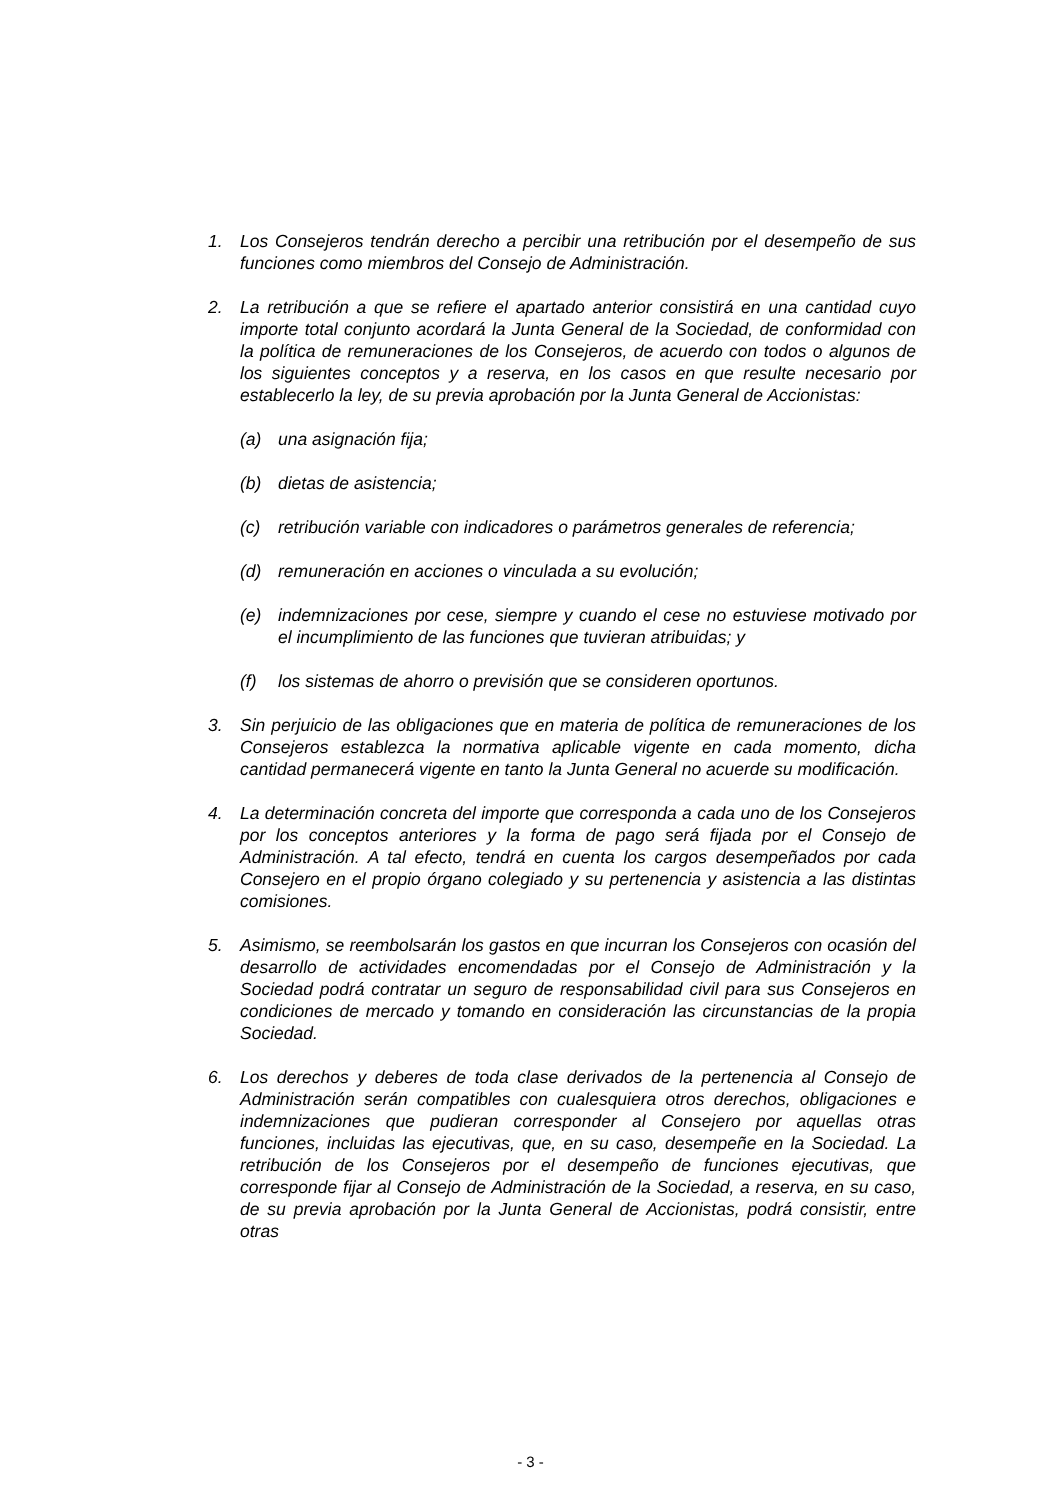1. Los Consejeros tendrán derecho a percibir una retribución por el desempeño de sus funciones como miembros del Consejo de Administración.
2. La retribución a que se refiere el apartado anterior consistirá en una cantidad cuyo importe total conjunto acordará la Junta General de la Sociedad, de conformidad con la política de remuneraciones de los Consejeros, de acuerdo con todos o algunos de los siguientes conceptos y a reserva, en los casos en que resulte necesario por establecerlo la ley, de su previa aprobación por la Junta General de Accionistas:
(a) una asignación fija;
(b) dietas de asistencia;
(c) retribución variable con indicadores o parámetros generales de referencia;
(d) remuneración en acciones o vinculada a su evolución;
(e) indemnizaciones por cese, siempre y cuando el cese no estuviese motivado por el incumplimiento de las funciones que tuvieran atribuidas; y
(f) los sistemas de ahorro o previsión que se consideren oportunos.
3. Sin perjuicio de las obligaciones que en materia de política de remuneraciones de los Consejeros establezca la normativa aplicable vigente en cada momento, dicha cantidad permanecerá vigente en tanto la Junta General no acuerde su modificación.
4. La determinación concreta del importe que corresponda a cada uno de los Consejeros por los conceptos anteriores y la forma de pago será fijada por el Consejo de Administración. A tal efecto, tendrá en cuenta los cargos desempeñados por cada Consejero en el propio órgano colegiado y su pertenencia y asistencia a las distintas comisiones.
5. Asimismo, se reembolsarán los gastos en que incurran los Consejeros con ocasión del desarrollo de actividades encomendadas por el Consejo de Administración y la Sociedad podrá contratar un seguro de responsabilidad civil para sus Consejeros en condiciones de mercado y tomando en consideración las circunstancias de la propia Sociedad.
6. Los derechos y deberes de toda clase derivados de la pertenencia al Consejo de Administración serán compatibles con cualesquiera otros derechos, obligaciones e indemnizaciones que pudieran corresponder al Consejero por aquellas otras funciones, incluidas las ejecutivas, que, en su caso, desempeñe en la Sociedad. La retribución de los Consejeros por el desempeño de funciones ejecutivas, que corresponde fijar al Consejo de Administración de la Sociedad, a reserva, en su caso, de su previa aprobación por la Junta General de Accionistas, podrá consistir, entre otras
- 3 -